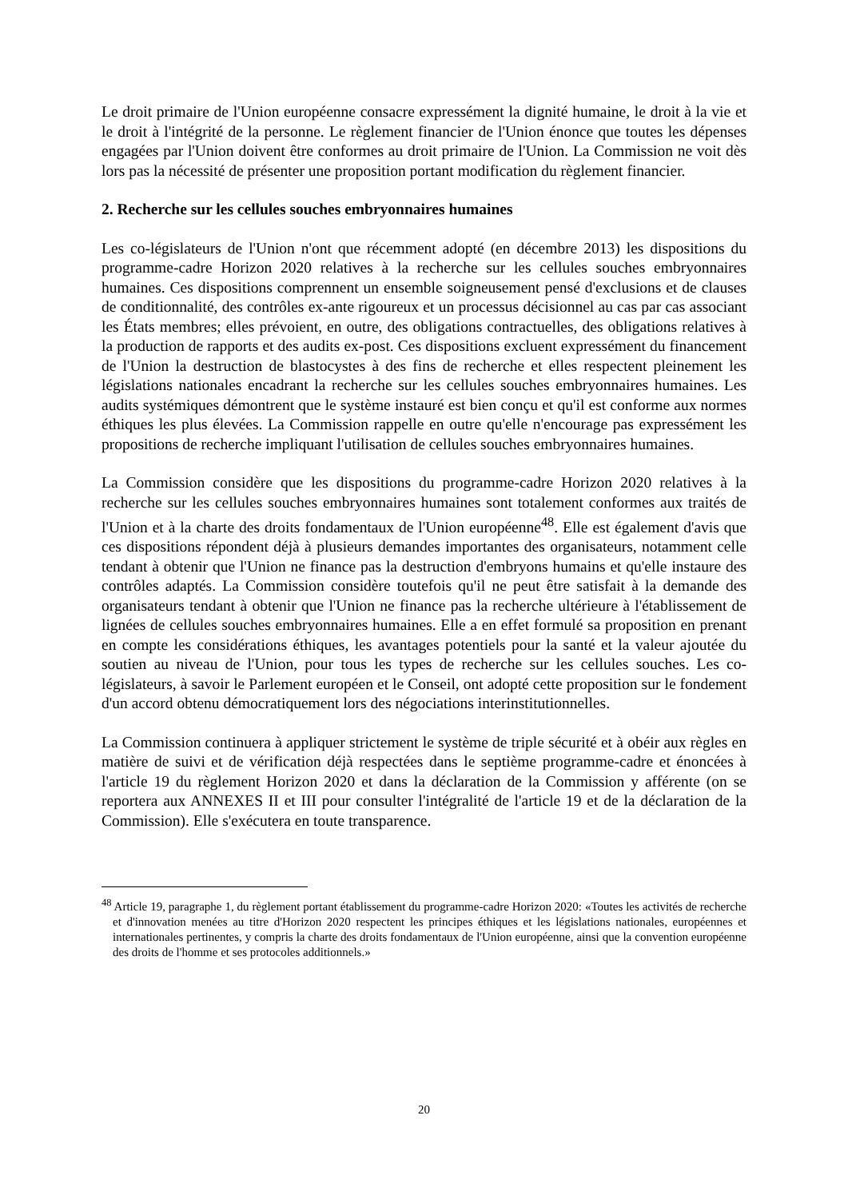Le droit primaire de l'Union européenne consacre expressément la dignité humaine, le droit à la vie et le droit à l'intégrité de la personne. Le règlement financier de l'Union énonce que toutes les dépenses engagées par l'Union doivent être conformes au droit primaire de l'Union. La Commission ne voit dès lors pas la nécessité de présenter une proposition portant modification du règlement financier.
2. Recherche sur les cellules souches embryonnaires humaines
Les co-législateurs de l'Union n'ont que récemment adopté (en décembre 2013) les dispositions du programme-cadre Horizon 2020 relatives à la recherche sur les cellules souches embryonnaires humaines. Ces dispositions comprennent un ensemble soigneusement pensé d'exclusions et de clauses de conditionnalité, des contrôles ex-ante rigoureux et un processus décisionnel au cas par cas associant les États membres; elles prévoient, en outre, des obligations contractuelles, des obligations relatives à la production de rapports et des audits ex-post. Ces dispositions excluent expressément du financement de l'Union la destruction de blastocystes à des fins de recherche et elles respectent pleinement les législations nationales encadrant la recherche sur les cellules souches embryonnaires humaines. Les audits systémiques démontrent que le système instauré est bien conçu et qu'il est conforme aux normes éthiques les plus élevées. La Commission rappelle en outre qu'elle n'encourage pas expressément les propositions de recherche impliquant l'utilisation de cellules souches embryonnaires humaines.
La Commission considère que les dispositions du programme-cadre Horizon 2020 relatives à la recherche sur les cellules souches embryonnaires humaines sont totalement conformes aux traités de l'Union et à la charte des droits fondamentaux de l'Union européenne<sup>48</sup>. Elle est également d'avis que ces dispositions répondent déjà à plusieurs demandes importantes des organisateurs, notamment celle tendant à obtenir que l'Union ne finance pas la destruction d'embryons humains et qu'elle instaure des contrôles adaptés. La Commission considère toutefois qu'il ne peut être satisfait à la demande des organisateurs tendant à obtenir que l'Union ne finance pas la recherche ultérieure à l'établissement de lignées de cellules souches embryonnaires humaines. Elle a en effet formulé sa proposition en prenant en compte les considérations éthiques, les avantages potentiels pour la santé et la valeur ajoutée du soutien au niveau de l'Union, pour tous les types de recherche sur les cellules souches. Les co-législateurs, à savoir le Parlement européen et le Conseil, ont adopté cette proposition sur le fondement d'un accord obtenu démocratiquement lors des négociations interinstitutionnelles.
La Commission continuera à appliquer strictement le système de triple sécurité et à obéir aux règles en matière de suivi et de vérification déjà respectées dans le septième programme-cadre et énoncées à l'article 19 du règlement Horizon 2020 et dans la déclaration de la Commission y afférente (on se reportera aux ANNEXES II et III pour consulter l'intégralité de l'article 19 et de la déclaration de la Commission). Elle s'exécutera en toute transparence.
<sup>48</sup> Article 19, paragraphe 1, du règlement portant établissement du programme-cadre Horizon 2020: «Toutes les activités de recherche et d'innovation menées au titre d'Horizon 2020 respectent les principes éthiques et les législations nationales, européennes et internationales pertinentes, y compris la charte des droits fondamentaux de l'Union européenne, ainsi que la convention européenne des droits de l'homme et ses protocoles additionnels.»
20